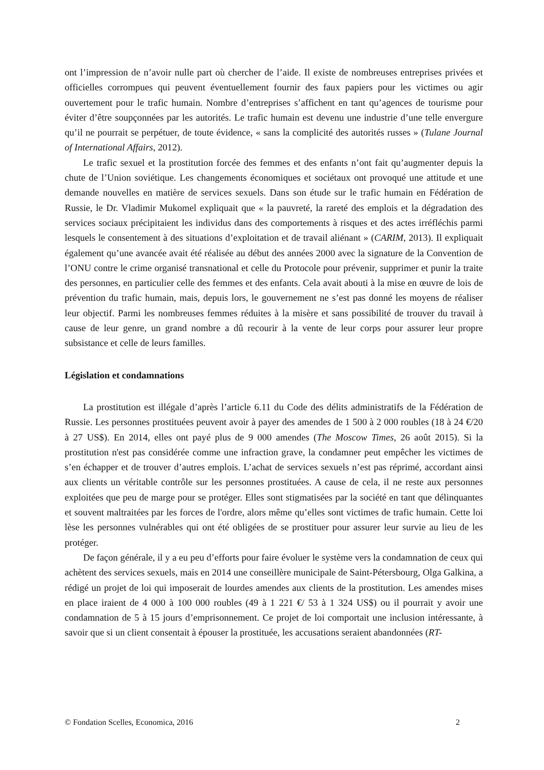ont l’impression de n’avoir nulle part où chercher de l’aide. Il existe de nombreuses entreprises privées et officielles corrompues qui peuvent éventuellement fournir des faux papiers pour les victimes ou agir ouvertement pour le trafic humain. Nombre d’entreprises s’affichent en tant qu’agences de tourisme pour éviter d’être soupçonnées par les autorités. Le trafic humain est devenu une industrie d’une telle envergure qu’il ne pourrait se perpétuer, de toute évidence, « sans la complicité des autorités russes » (Tulane Journal of International Affairs, 2012).
Le trafic sexuel et la prostitution forcée des femmes et des enfants n’ont fait qu’augmenter depuis la chute de l’Union soviétique. Les changements économiques et sociétaux ont provoqué une attitude et une demande nouvelles en matière de services sexuels. Dans son étude sur le trafic humain en Fédération de Russie, le Dr. Vladimir Mukomel expliquait que « la pauvreté, la rareté des emplois et la dégradation des services sociaux précipitaient les individus dans des comportements à risques et des actes irréfléchis parmi lesquels le consentement à des situations d’exploitation et de travail aliénant » (CARIM, 2013). Il expliquait également qu’une avancée avait été réalisée au début des années 2000 avec la signature de la Convention de l’ONU contre le crime organisé transnational et celle du Protocole pour prévenir, supprimer et punir la traite des personnes, en particulier celle des femmes et des enfants. Cela avait abouti à la mise en œuvre de lois de prévention du trafic humain, mais, depuis lors, le gouvernement ne s’est pas donné les moyens de réaliser leur objectif. Parmi les nombreuses femmes réduites à la misère et sans possibilité de trouver du travail à cause de leur genre, un grand nombre a dû recourir à la vente de leur corps pour assurer leur propre subsistance et celle de leurs familles.
Législation et condamnations
La prostitution est illégale d’après l’article 6.11 du Code des délits administratifs de la Fédération de Russie. Les personnes prostituées peuvent avoir à payer des amendes de 1 500 à 2 000 roubles (18 à 24 €/20 à 27 US$). En 2014, elles ont payé plus de 9 000 amendes (The Moscow Times, 26 août 2015). Si la prostitution n'est pas considérée comme une infraction grave, la condamner peut empêcher les victimes de s’en échapper et de trouver d’autres emplois. L’achat de services sexuels n’est pas réprimé, accordant ainsi aux clients un véritable contrôle sur les personnes prostituées. A cause de cela, il ne reste aux personnes exploitées que peu de marge pour se protéger. Elles sont stigmatisées par la société en tant que délinquantes et souvent maltraitées par les forces de l'ordre, alors même qu’elles sont victimes de trafic humain. Cette loi lèse les personnes vulnérables qui ont été obligées de se prostituer pour assurer leur survie au lieu de les protéger.
De façon générale, il y a eu peu d’efforts pour faire évoluer le système vers la condamnation de ceux qui achètent des services sexuels, mais en 2014 une conseillère municipale de Saint-Pétersbourg, Olga Galkina, a rédigé un projet de loi qui imposerait de lourdes amendes aux clients de la prostitution. Les amendes mises en place iraient de 4 000 à 100 000 roubles (49 à 1 221 €/ 53 à 1 324 US$) ou il pourrait y avoir une condamnation de 5 à 15 jours d’emprisonnement. Ce projet de loi comportait une inclusion intéressante, à savoir que si un client consentait à épouser la prostituée, les accusations seraient abandonnées (RT-
© Fondation Scelles, Economica, 2016 2